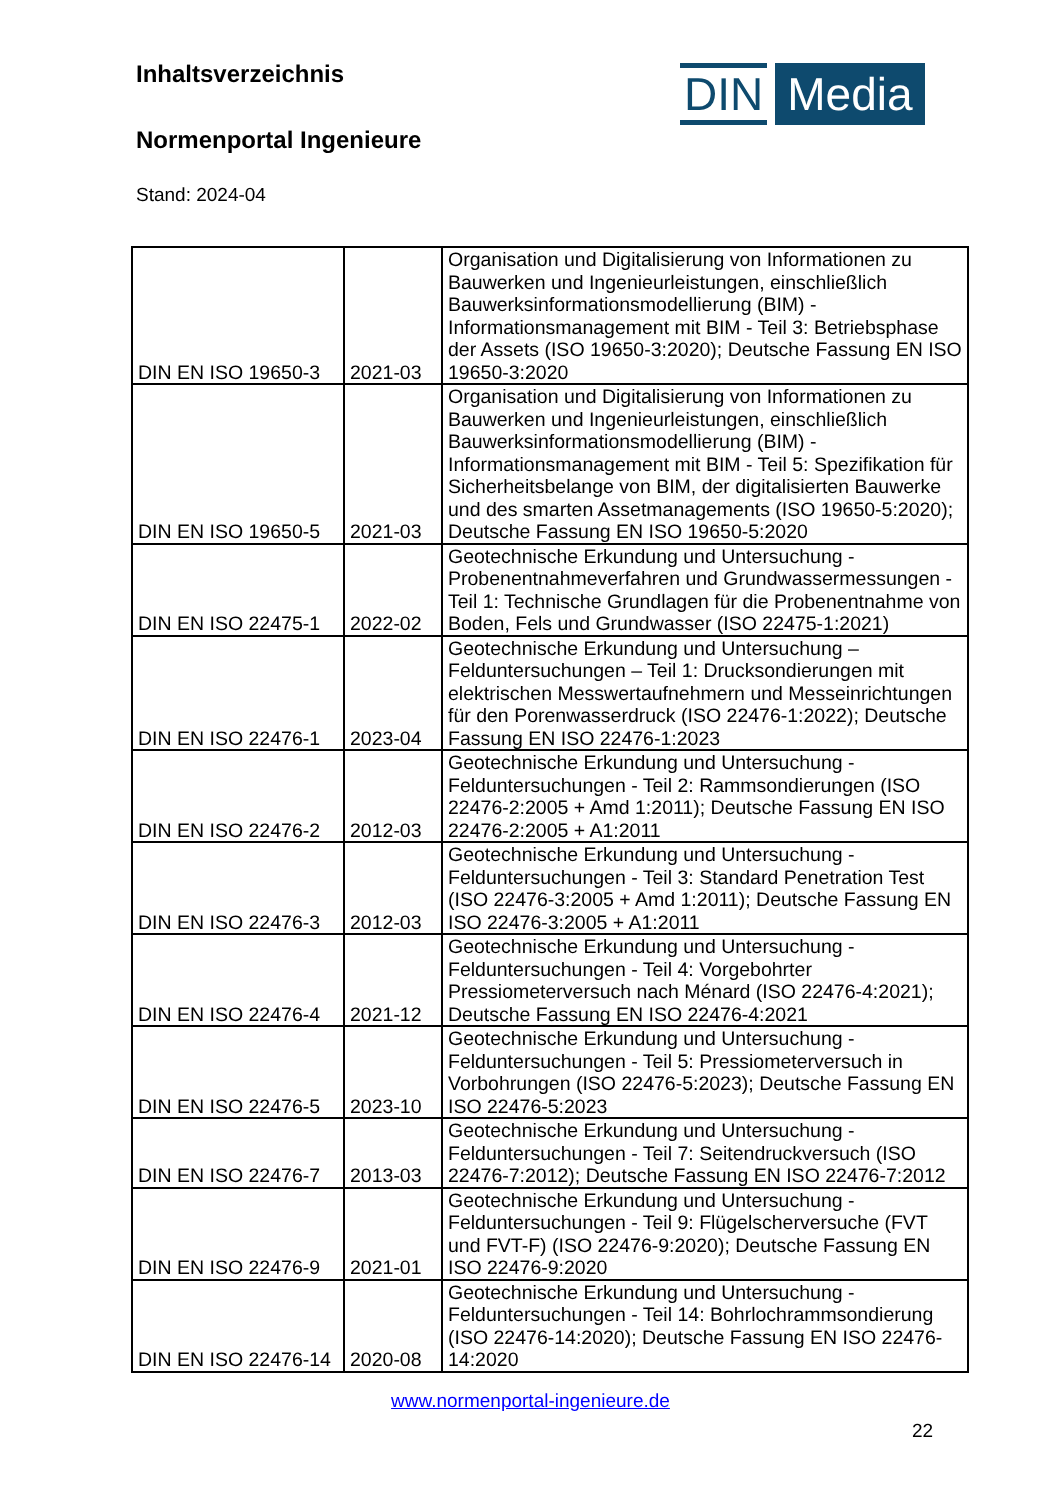Inhaltsverzeichnis
Normenportal Ingenieure
Stand: 2024-04
DIN Media
| DIN EN ISO 19650-3 | 2021-03 | Organisation und Digitalisierung von Informationen zu Bauwerken und Ingenieurleistungen, einschließlich Bauwerksinformationsmodellierung (BIM) - Informationsmanagement mit BIM - Teil 3: Betriebsphase der Assets (ISO 19650-3:2020); Deutsche Fassung EN ISO 19650-3:2020 |
| DIN EN ISO 19650-5 | 2021-03 | Organisation und Digitalisierung von Informationen zu Bauwerken und Ingenieurleistungen, einschließlich Bauwerksinformationsmodellierung (BIM) - Informationsmanagement mit BIM - Teil 5: Spezifikation für Sicherheitsbelange von BIM, der digitalisierten Bauwerke und des smarten Assetmanagements (ISO 19650-5:2020); Deutsche Fassung EN ISO 19650-5:2020 |
| DIN EN ISO 22475-1 | 2022-02 | Geotechnische Erkundung und Untersuchung - Probenentnahmeverfahren und Grundwassermessungen - Teil 1: Technische Grundlagen für die Probenentnahme von Boden, Fels und Grundwasser (ISO 22475-1:2021) |
| DIN EN ISO 22476-1 | 2023-04 | Geotechnische Erkundung und Untersuchung – Felduntersuchungen – Teil 1: Drucksondierungen mit elektrischen Messwertaufnehmern und Messeinrichtungen für den Porenwasserdruck (ISO 22476-1:2022); Deutsche Fassung EN ISO 22476-1:2023 |
| DIN EN ISO 22476-2 | 2012-03 | Geotechnische Erkundung und Untersuchung - Felduntersuchungen - Teil 2: Rammsondierungen (ISO 22476-2:2005 + Amd 1:2011); Deutsche Fassung EN ISO 22476-2:2005 + A1:2011 |
| DIN EN ISO 22476-3 | 2012-03 | Geotechnische Erkundung und Untersuchung - Felduntersuchungen - Teil 3: Standard Penetration Test (ISO 22476-3:2005 + Amd 1:2011); Deutsche Fassung EN ISO 22476-3:2005 + A1:2011 |
| DIN EN ISO 22476-4 | 2021-12 | Geotechnische Erkundung und Untersuchung - Felduntersuchungen - Teil 4: Vorgebohrter Pressiometerversuch nach Ménard (ISO 22476-4:2021); Deutsche Fassung EN ISO 22476-4:2021 |
| DIN EN ISO 22476-5 | 2023-10 | Geotechnische Erkundung und Untersuchung - Felduntersuchungen - Teil 5: Pressiometerversuch in Vorbohrungen (ISO 22476-5:2023); Deutsche Fassung EN ISO 22476-5:2023 |
| DIN EN ISO 22476-7 | 2013-03 | Geotechnische Erkundung und Untersuchung - Felduntersuchungen - Teil 7: Seitendruckversuch (ISO 22476-7:2012); Deutsche Fassung EN ISO 22476-7:2012 |
| DIN EN ISO 22476-9 | 2021-01 | Geotechnische Erkundung und Untersuchung - Felduntersuchungen - Teil 9: Flügelscherversuche (FVT und FVT-F) (ISO 22476-9:2020); Deutsche Fassung EN ISO 22476-9:2020 |
| DIN EN ISO 22476-14 | 2020-08 | Geotechnische Erkundung und Untersuchung - Felduntersuchungen - Teil 14: Bohrlochrammsondierung (ISO 22476-14:2020); Deutsche Fassung EN ISO 22476-14:2020 |
www.normenportal-ingenieure.de
22